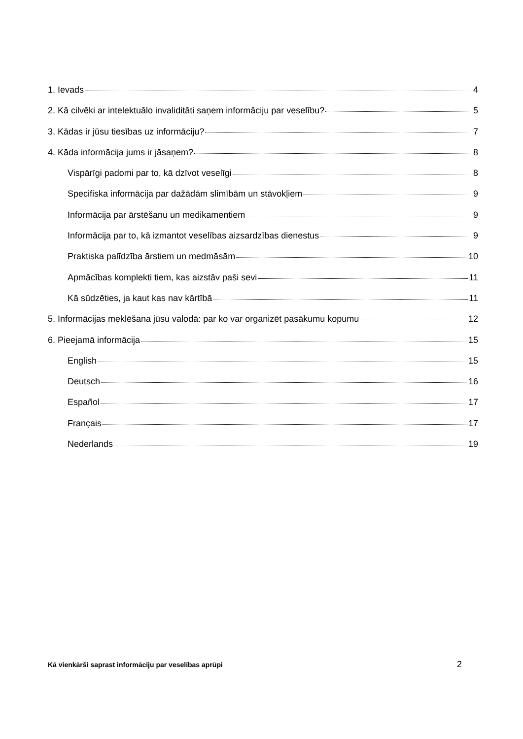1. Ievads 4
2. Kā cilvēki ar intelektuālo invaliditāti saņem informāciju par veselību? 5
3. Kādas ir jūsu tiesības uz informāciju? 7
4. Kāda informācija jums ir jāsaņem? 8
Vispārīgi padomi par to, kā dzīvot veselīgi 8
Specifiska informācija par dažādām slimībām un stāvokļiem 9
Informācija par ārstēšanu un medikamentiem 9
Informācija par to, kā izmantot veselības aizsardzības dienestus 9
Praktiska palīdzība ārstiem un medmāsām 10
Apmācības komplekti tiem, kas aizstāv paši sevi 11
Kā sūdzēties, ja kaut kas nav kārtībā 11
5. Informācijas meklēšana jūsu valodā: par ko var organizēt pasākumu kopumu 12
6. Pieejamā informācija 15
English 15
Deutsch 16
Español 17
Français 17
Nederlands 19
Kā vienkārši saprast informāciju par veselības aprūpi 2